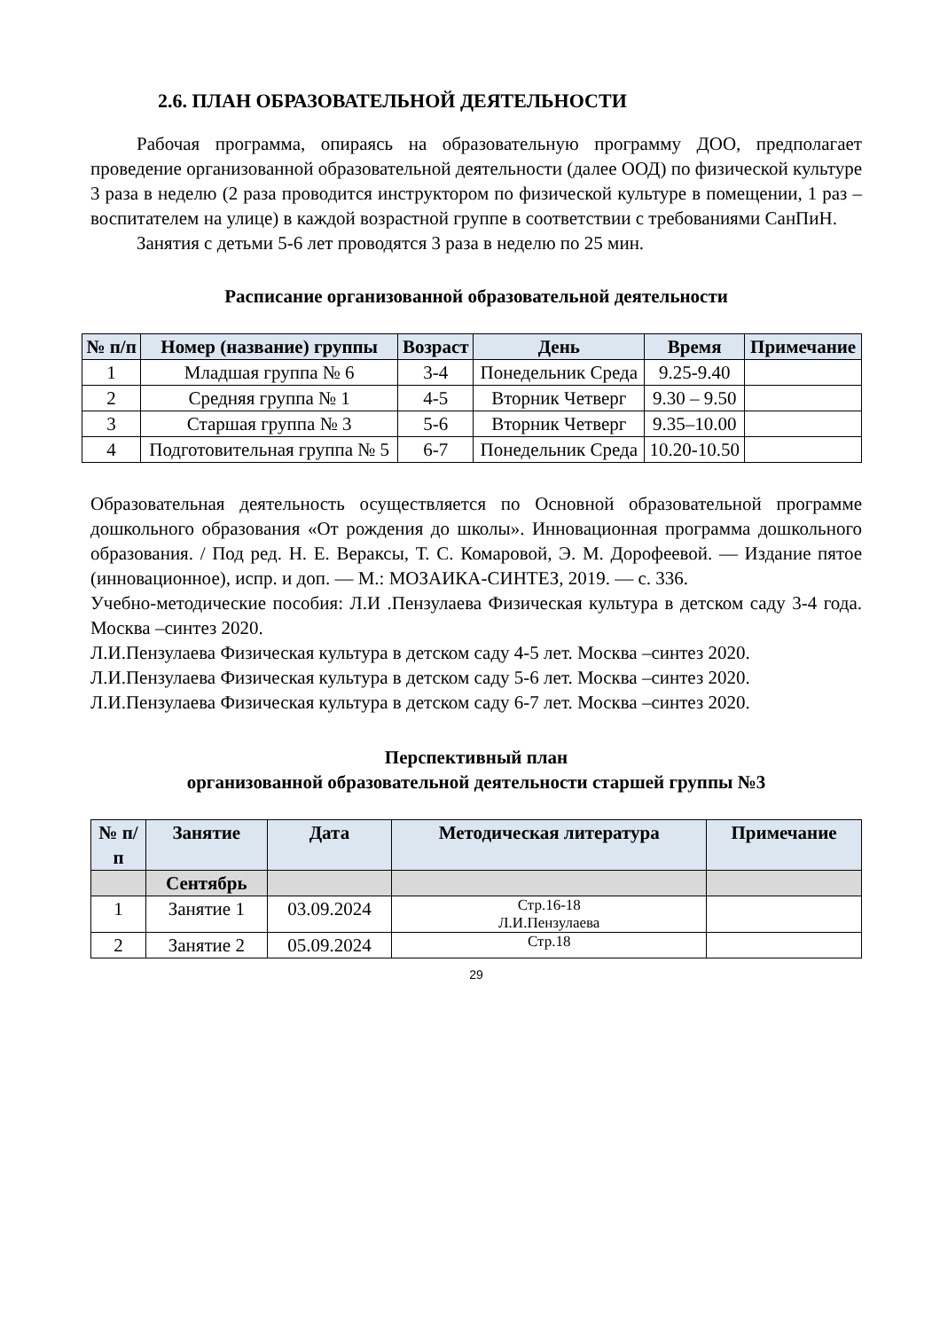2.6. ПЛАН ОБРАЗОВАТЕЛЬНОЙ ДЕЯТЕЛЬНОСТИ
Рабочая программа, опираясь на образовательную программу ДОО, предполагает проведение организованной образовательной деятельности (далее ООД) по физической культуре 3 раза в неделю (2 раза проводится инструктором по физической культуре в помещении, 1 раз – воспитателем на улице) в каждой возрастной группе в соответствии с требованиями СанПиН.
Занятия с детьми 5-6 лет проводятся 3 раза в неделю по 25 мин.
Расписание организованной образовательной деятельности
| № п/п | Номер (название) группы | Возраст | День | Время | Примечание |
| --- | --- | --- | --- | --- | --- |
| 1 | Младшая группа № 6 | 3-4 | Понедельник Среда | 9.25-9.40 | |
| 2 | Средняя группа № 1 | 4-5 | Вторник Четверг | 9.30 – 9.50 | |
| 3 | Старшая группа № 3 | 5-6 | Вторник Четверг | 9.35–10.00 | |
| 4 | Подготовительная группа № 5 | 6-7 | Понедельник Среда | 10.20-10.50 | |
Образовательная деятельность осуществляется по Основной образовательной программе дошкольного образования «От рождения до школы». Инновационная программа дошкольного образования. / Под ред. Н. Е. Вераксы, Т. С. Комаровой, Э. М. Дорофеевой. — Издание пятое (инновационное), испр. и доп. — М.: МОЗАИКА-СИНТЕЗ, 2019. — с. 336.
Учебно-методические пособия: Л.И .Пензулаева Физическая культура в детском саду 3-4 года. Москва –синтез 2020.
Л.И.Пензулаева Физическая культура в детском саду 4-5 лет. Москва –синтез 2020.
Л.И.Пензулаева Физическая культура в детском саду 5-6 лет. Москва –синтез 2020.
Л.И.Пензулаева Физическая культура в детском саду 6-7 лет. Москва –синтез 2020.
Перспективный план
организованной образовательной деятельности старшей группы №3
| № п/п | Занятие | Дата | Методическая литература | Примечание |
| --- | --- | --- | --- | --- |
| | Сентябрь | | | |
| 1 | Занятие 1 | 03.09.2024 | Стр.16-18 Л.И.Пензулаева | |
| 2 | Занятие 2 | 05.09.2024 | Стр.18 | |
29